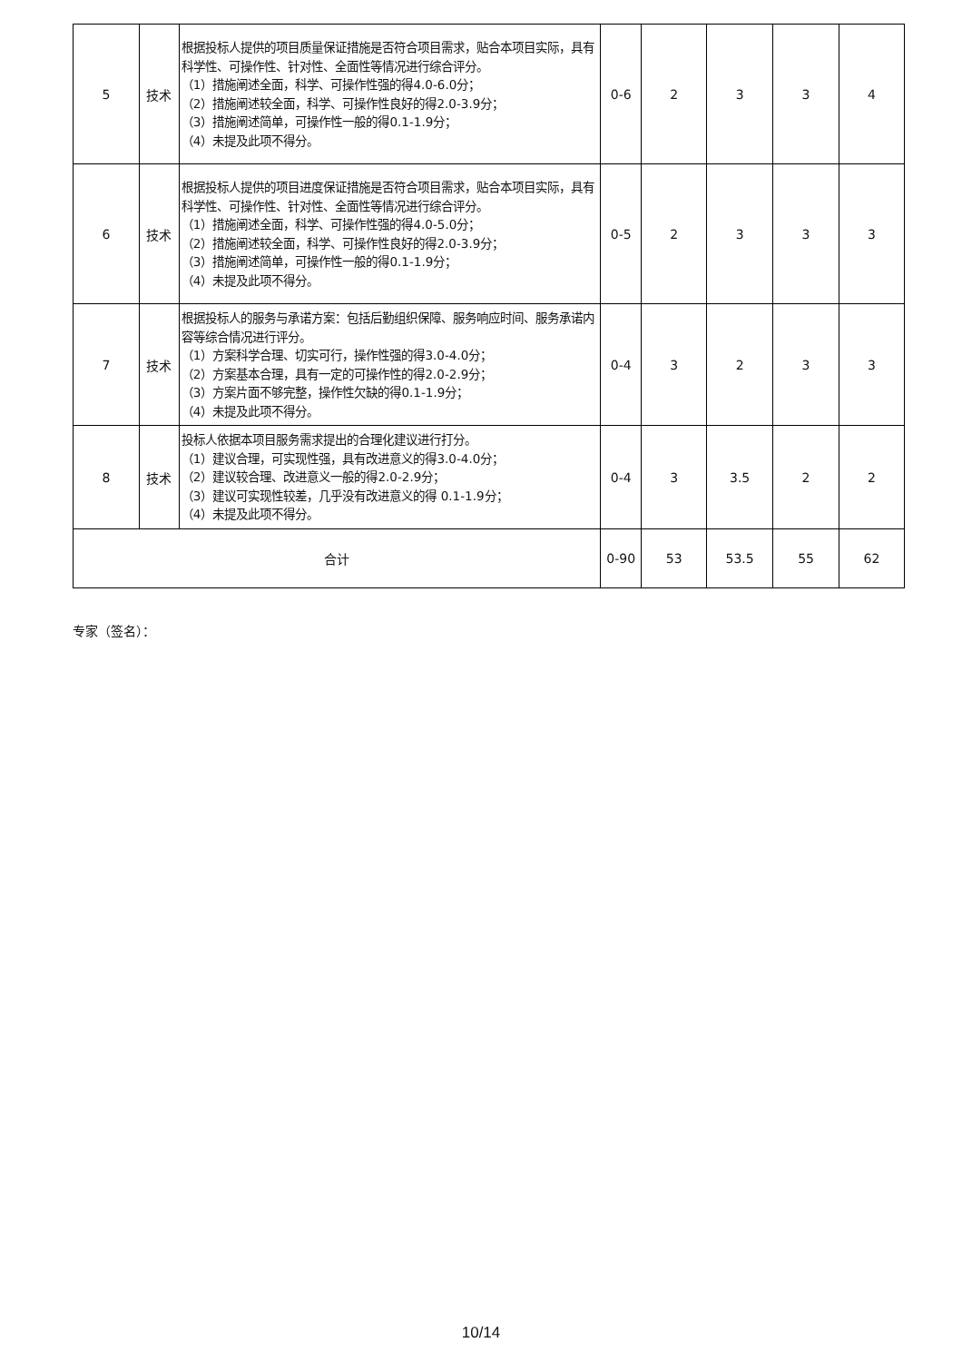| 5 | 技术 | 根据投标人提供的项目质量保证措施是否符合项目需求，贴合本项目实际，具有科学性、可操作性、针对性、全面性等情况进行综合评分。 （1）措施阐述全面，科学、可操作性强的得4.0-6.0分； （2）措施阐述较全面，科学、可操作性良好的得2.0-3.9分； （3）措施阐述简单，可操作性一般的得0.1-1.9分； （4）未提及此项不得分。 | 0-6 | 2 | 3 | 3 | 4 |
| 6 | 技术 | 根据投标人提供的项目进度保证措施是否符合项目需求，贴合本项目实际，具有科学性、可操作性、针对性、全面性等情况进行综合评分。 （1）措施阐述全面，科学、可操作性强的得4.0-5.0分； （2）措施阐述较全面，科学、可操作性良好的得2.0-3.9分； （3）措施阐述简单，可操作性一般的得0.1-1.9分； （4）未提及此项不得分。 | 0-5 | 2 | 3 | 3 | 3 |
| 7 | 技术 | 根据投标人的服务与承诺方案：包括后勤组织保障、服务响应时间、服务承诺内容等综合情况进行评分。 （1）方案科学合理、切实可行，操作性强的得3.0-4.0分； （2）方案基本合理，具有一定的可操作性的得2.0-2.9分； （3）方案片面不够完整，操作性欠缺的得0.1-1.9分； （4）未提及此项不得分。 | 0-4 | 3 | 2 | 3 | 3 |
| 8 | 技术 | 投标人依据本项目服务需求提出的合理化建议进行打分。 （1）建议合理，可实现性强，具有改进意义的得3.0-4.0分； （2）建议较合理、改进意义一般的得2.0-2.9分； （3）建议可实现性较差，几乎没有改进意义的得 0.1-1.9分； （4）未提及此项不得分。 | 0-4 | 3 | 3.5 | 2 | 2 |
| 合计 | | | 0-90 | 53 | 53.5 | 55 | 62 |
专家（签名）：
10/14